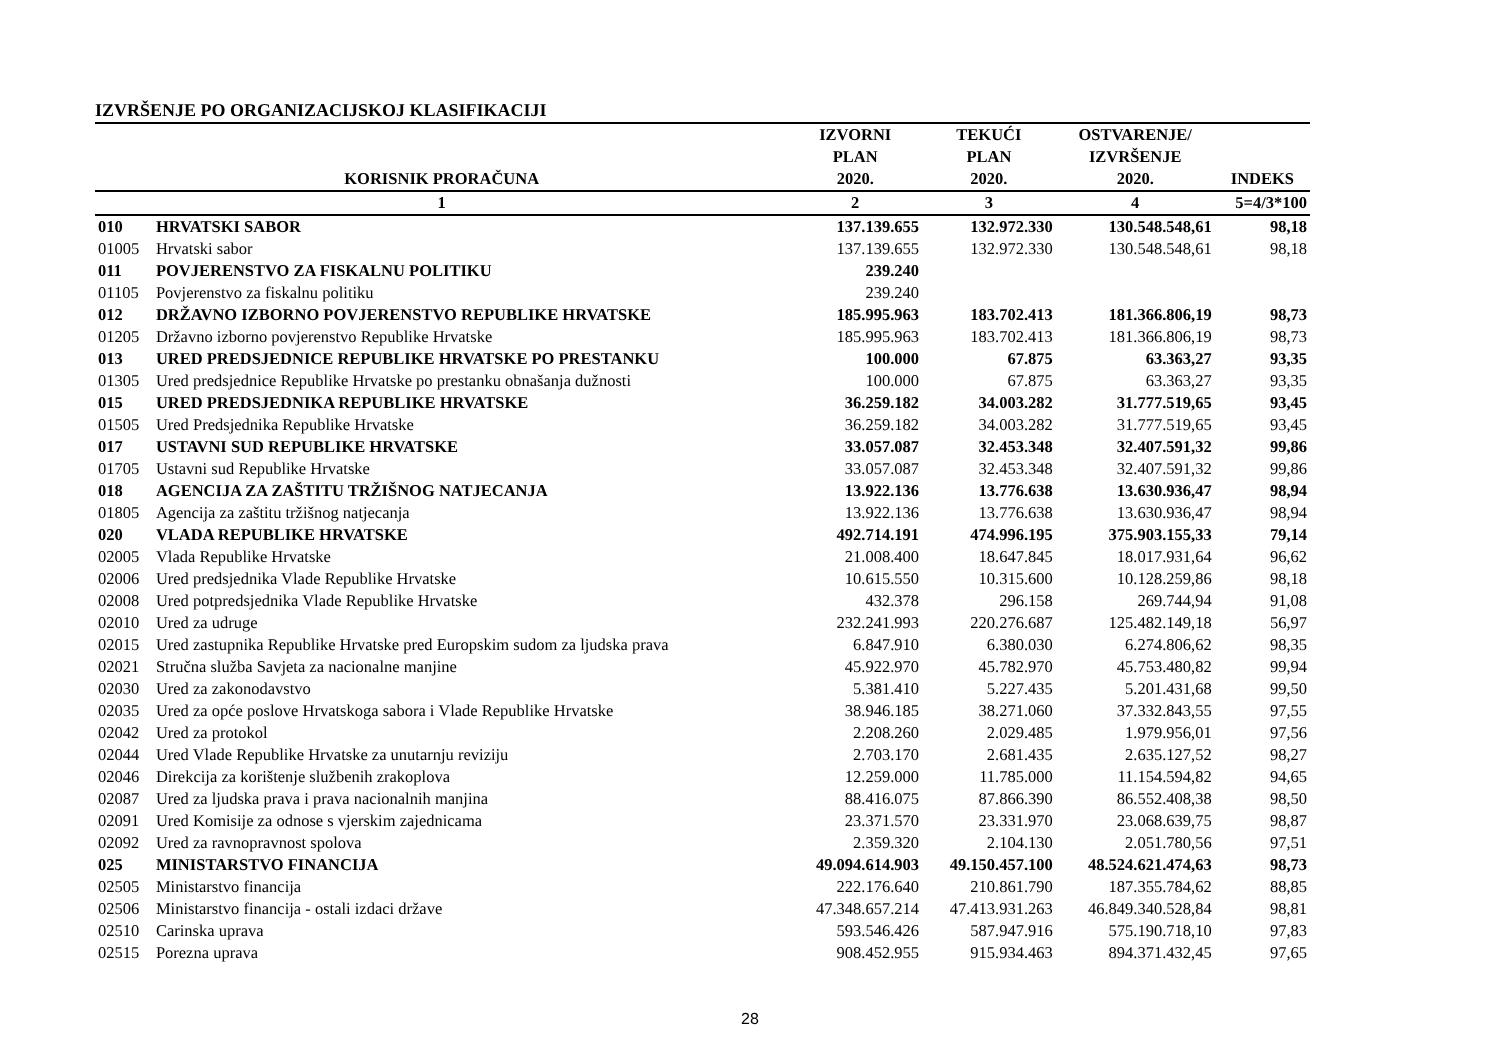IZVRŠENJE PO ORGANIZACIJSKOJ KLASIFIKACIJI
| KORISNIK PRORAČUNA | | IZVORNI PLAN 2020. | TEKUĆI PLAN 2020. | OSTVARENJE/ IZVRŠENJE 2020. | INDEKS |
| --- | --- | --- | --- | --- | --- |
| 1 | | 2 | 3 | 4 | 5=4/3*100 |
| 010 | HRVATSKI SABOR | 137.139.655 | 132.972.330 | 130.548.548,61 | 98,18 |
| 01005 | Hrvatski sabor | 137.139.655 | 132.972.330 | 130.548.548,61 | 98,18 |
| 011 | POVJERENSTVO ZA FISKALNU POLITIKU | 239.240 | | | |
| 01105 | Povjerenstvo za fiskalnu politiku | 239.240 | | | |
| 012 | DRŽAVNO IZBORNO POVJERENSTVO REPUBLIKE HRVATSKE | 185.995.963 | 183.702.413 | 181.366.806,19 | 98,73 |
| 01205 | Državno izborno povjerenstvo Republike Hrvatske | 185.995.963 | 183.702.413 | 181.366.806,19 | 98,73 |
| 013 | URED PREDSJEDNICE REPUBLIKE HRVATSKE PO PRESTANKU | 100.000 | 67.875 | 63.363,27 | 93,35 |
| 01305 | Ured predsjednice Republike Hrvatske po prestanku obnašanja dužnosti | 100.000 | 67.875 | 63.363,27 | 93,35 |
| 015 | URED PREDSJEDNIKA REPUBLIKE HRVATSKE | 36.259.182 | 34.003.282 | 31.777.519,65 | 93,45 |
| 01505 | Ured Predsjednika Republike Hrvatske | 36.259.182 | 34.003.282 | 31.777.519,65 | 93,45 |
| 017 | USTAVNI SUD REPUBLIKE HRVATSKE | 33.057.087 | 32.453.348 | 32.407.591,32 | 99,86 |
| 01705 | Ustavni sud Republike Hrvatske | 33.057.087 | 32.453.348 | 32.407.591,32 | 99,86 |
| 018 | AGENCIJA ZA ZAŠTITU TRŽIŠNOG NATJECANJA | 13.922.136 | 13.776.638 | 13.630.936,47 | 98,94 |
| 01805 | Agencija za zaštitu tržišnog natjecanja | 13.922.136 | 13.776.638 | 13.630.936,47 | 98,94 |
| 020 | VLADA REPUBLIKE HRVATSKE | 492.714.191 | 474.996.195 | 375.903.155,33 | 79,14 |
| 02005 | Vlada Republike Hrvatske | 21.008.400 | 18.647.845 | 18.017.931,64 | 96,62 |
| 02006 | Ured predsjednika Vlade Republike Hrvatske | 10.615.550 | 10.315.600 | 10.128.259,86 | 98,18 |
| 02008 | Ured potpredsjednika Vlade Republike Hrvatske | 432.378 | 296.158 | 269.744,94 | 91,08 |
| 02010 | Ured za udruge | 232.241.993 | 220.276.687 | 125.482.149,18 | 56,97 |
| 02015 | Ured zastupnika Republike Hrvatske pred Europskim sudom za ljudska prava | 6.847.910 | 6.380.030 | 6.274.806,62 | 98,35 |
| 02021 | Stručna služba Savjeta za nacionalne manjine | 45.922.970 | 45.782.970 | 45.753.480,82 | 99,94 |
| 02030 | Ured za zakonodavstvo | 5.381.410 | 5.227.435 | 5.201.431,68 | 99,50 |
| 02035 | Ured za opće poslove Hrvatskoga sabora i Vlade Republike Hrvatske | 38.946.185 | 38.271.060 | 37.332.843,55 | 97,55 |
| 02042 | Ured za protokol | 2.208.260 | 2.029.485 | 1.979.956,01 | 97,56 |
| 02044 | Ured Vlade Republike Hrvatske za unutarnju reviziju | 2.703.170 | 2.681.435 | 2.635.127,52 | 98,27 |
| 02046 | Direkcija za korištenje službenih zrakoplova | 12.259.000 | 11.785.000 | 11.154.594,82 | 94,65 |
| 02087 | Ured za ljudska prava i prava nacionalnih manjina | 88.416.075 | 87.866.390 | 86.552.408,38 | 98,50 |
| 02091 | Ured Komisije za odnose s vjerskim zajednicama | 23.371.570 | 23.331.970 | 23.068.639,75 | 98,87 |
| 02092 | Ured za ravnopravnost spolova | 2.359.320 | 2.104.130 | 2.051.780,56 | 97,51 |
| 025 | MINISTARSTVO FINANCIJA | 49.094.614.903 | 49.150.457.100 | 48.524.621.474,63 | 98,73 |
| 02505 | Ministarstvo financija | 222.176.640 | 210.861.790 | 187.355.784,62 | 88,85 |
| 02506 | Ministarstvo financija - ostali izdaci države | 47.348.657.214 | 47.413.931.263 | 46.849.340.528,84 | 98,81 |
| 02510 | Carinska uprava | 593.546.426 | 587.947.916 | 575.190.718,10 | 97,83 |
| 02515 | Porezna uprava | 908.452.955 | 915.934.463 | 894.371.432,45 | 97,65 |
28